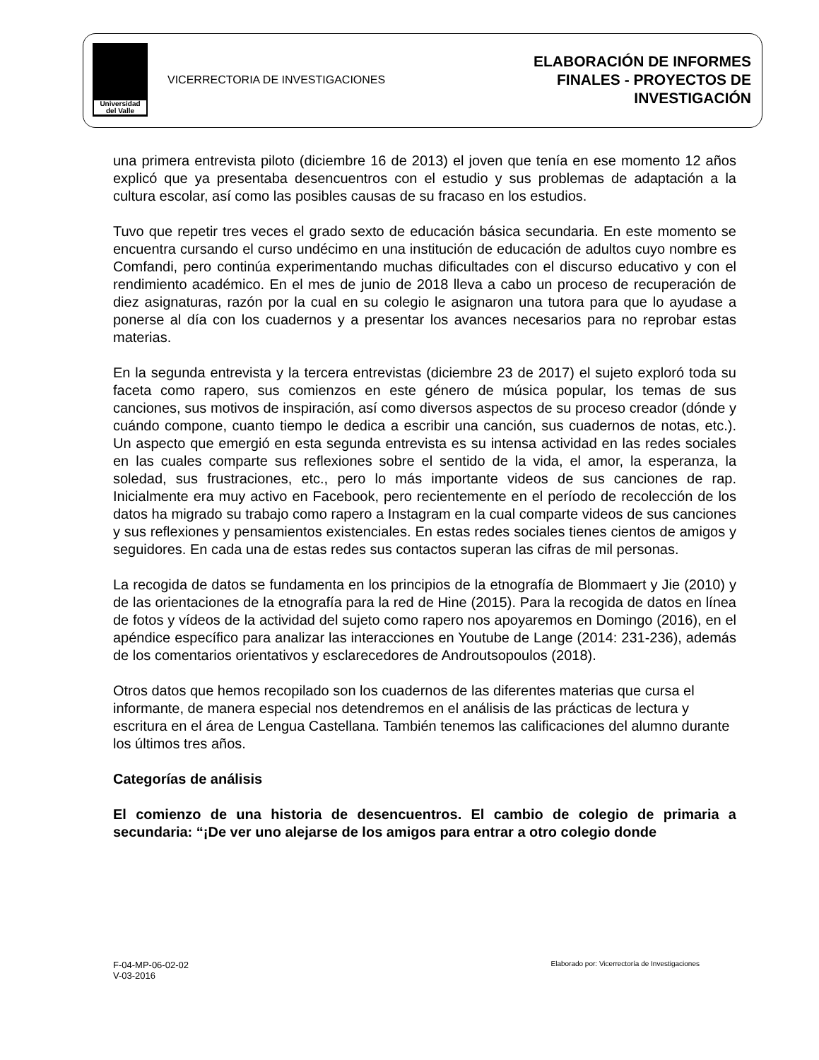Universidad del Valle
VICERRECTORIA DE INVESTIGACIONES
ELABORACIÓN DE INFORMES
FINALES - PROYECTOS DE
INVESTIGACIÓN
una primera entrevista piloto (diciembre 16 de 2013) el joven que tenía en ese momento 12 años explicó que ya presentaba desencuentros con el estudio y sus problemas de adaptación a la cultura escolar, así como las posibles causas de su fracaso en los estudios.
Tuvo que repetir tres veces el grado sexto de educación básica secundaria. En este momento se encuentra cursando el curso undécimo en una institución de educación de adultos cuyo nombre es Comfandi, pero continúa experimentando muchas dificultades con el discurso educativo y con el rendimiento académico. En el mes de junio de 2018 lleva a cabo un proceso de recuperación de diez asignaturas, razón por la cual en su colegio le asignaron una tutora para que lo ayudase a ponerse al día con los cuadernos y a presentar los avances necesarios para no reprobar estas materias.
En la segunda entrevista y la tercera entrevistas (diciembre 23 de 2017) el sujeto exploró toda su faceta como rapero, sus comienzos en este género de música popular, los temas de sus canciones, sus motivos de inspiración, así como diversos aspectos de su proceso creador (dónde y cuándo compone, cuanto tiempo le dedica a escribir una canción, sus cuadernos de notas, etc.). Un aspecto que emergió en esta segunda entrevista es su intensa actividad en las redes sociales en las cuales comparte sus reflexiones sobre el sentido de la vida, el amor, la esperanza, la soledad, sus frustraciones, etc., pero lo más importante videos de sus canciones de rap. Inicialmente era muy activo en Facebook, pero recientemente en el período de recolección de los datos ha migrado su trabajo como rapero a Instagram en la cual comparte videos de sus canciones y sus reflexiones y pensamientos existenciales. En estas redes sociales tienes cientos de amigos y seguidores. En cada una de estas redes sus contactos superan las cifras de mil personas.
La recogida de datos se fundamenta en los principios de la etnografía de Blommaert y Jie (2010) y de las orientaciones de la etnografía para la red de Hine (2015). Para la recogida de datos en línea de fotos y vídeos de la actividad del sujeto como rapero nos apoyaremos en Domingo (2016), en el apéndice específico para analizar las interacciones en Youtube de Lange (2014: 231-236), además de los comentarios orientativos y esclarecedores de Androutsopoulos (2018).
Otros datos que hemos recopilado son los cuadernos de las diferentes materias que cursa el informante, de manera especial nos detendremos en el análisis de las prácticas de lectura y escritura en el área de Lengua Castellana. También tenemos las calificaciones del alumno durante los últimos tres años.
Categorías de análisis
El comienzo de una historia de desencuentros. El cambio de colegio de primaria a secundaria: “¡De ver uno alejarse de los amigos para entrar a otro colegio donde
F-04-MP-06-02-02
V-03-2016
Elaborado por: Vicerrectoría de Investigaciones